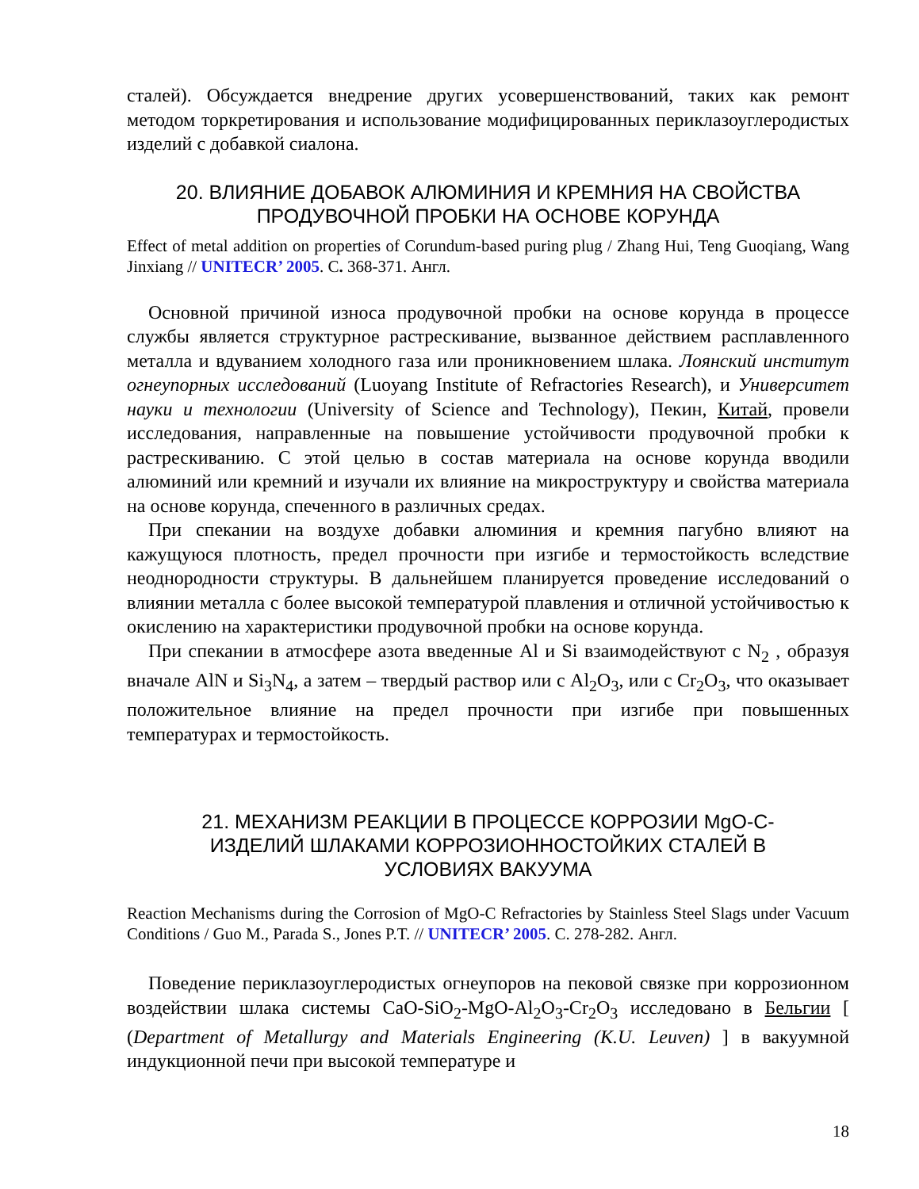сталей). Обсуждается внедрение других усовершенствований, таких как ремонт методом торкретирования и использование модифицированных периклазоуглеродистых изделий с добавкой сиалона.
20. ВЛИЯНИЕ ДОБАВОК АЛЮМИНИЯ И КРЕМНИЯ НА СВОЙСТВА
ПРОДУВОЧНОЙ ПРОБКИ НА ОСНОВЕ КОРУНДА
Effect of metal addition on properties of Corundum-based puring plug / Zhang Hui, Teng Guoqiang, Wang Jinxiang // UNITECR’ 2005. С. 368-371. Англ.
Основной причиной износа продувочной пробки на основе корунда в процессе службы является структурное растрескивание, вызванное действием расплавленного металла и вдуванием холодного газа или проникновением шлака. Лоянский институт огнеупорных исследований (Luoyang Institute of Refractories Research), и Университет науки и технологии (University of Science and Technology), Пекин, Китай, провели исследования, направленные на повышение устойчивости продувочной пробки к растрескиванию. С этой целью в состав материала на основе корунда вводили алюминий или кремний и изучали их влияние на микроструктуру и свойства материала на основе корунда, спеченного в различных средах.
При спекании на воздухе добавки алюминия и кремния пагубно влияют на кажущуюся плотность, предел прочности при изгибе и термостойкость вследствие неоднородности структуры. В дальнейшем планируется проведение исследований о влиянии металла с более высокой температурой плавления и отличной устойчивостью к окислению на характеристики продувочной пробки на основе корунда.
При спекании в атмосфере азота введенные Al и Si взаимодействуют с N<sub>2</sub> , образуя вначале AlN и Si<sub>3</sub>N<sub>4</sub>, а затем – твердый раствор или с Al<sub>2</sub>O<sub>3</sub>, или с Cr<sub>2</sub>O<sub>3</sub>, что оказывает положительное влияние на предел прочности при изгибе при повышенных температурах и термостойкость.
21. МЕХАНИЗМ РЕАКЦИИ В ПРОЦЕССЕ КОРРОЗИИ MgO-C-
ИЗДЕЛИЙ ШЛАКАМИ КОРРОЗИОННОСТОЙКИХ СТАЛЕЙ В
УСЛОВИЯХ ВАКУУМА
Reaction Mechanisms during the Corrosion of MgO-C Refractories by Stainless Steel Slags under Vacuum Conditions / Guo M., Parada S., Jones P.T. // UNITECR’ 2005. С. 278-282. Англ.
Поведение периклазоуглеродистых огнеупоров на пековой связке при коррозионном воздействии шлака системы CaO-SiO<sub>2</sub>-MgO-Al<sub>2</sub>O<sub>3</sub>-Cr<sub>2</sub>O<sub>3</sub> исследовано в Бельгии [ (Department of Metallurgy and Materials Engineering (K.U. Leuven) ] в вакуумной индукционной печи при высокой температуре и
18